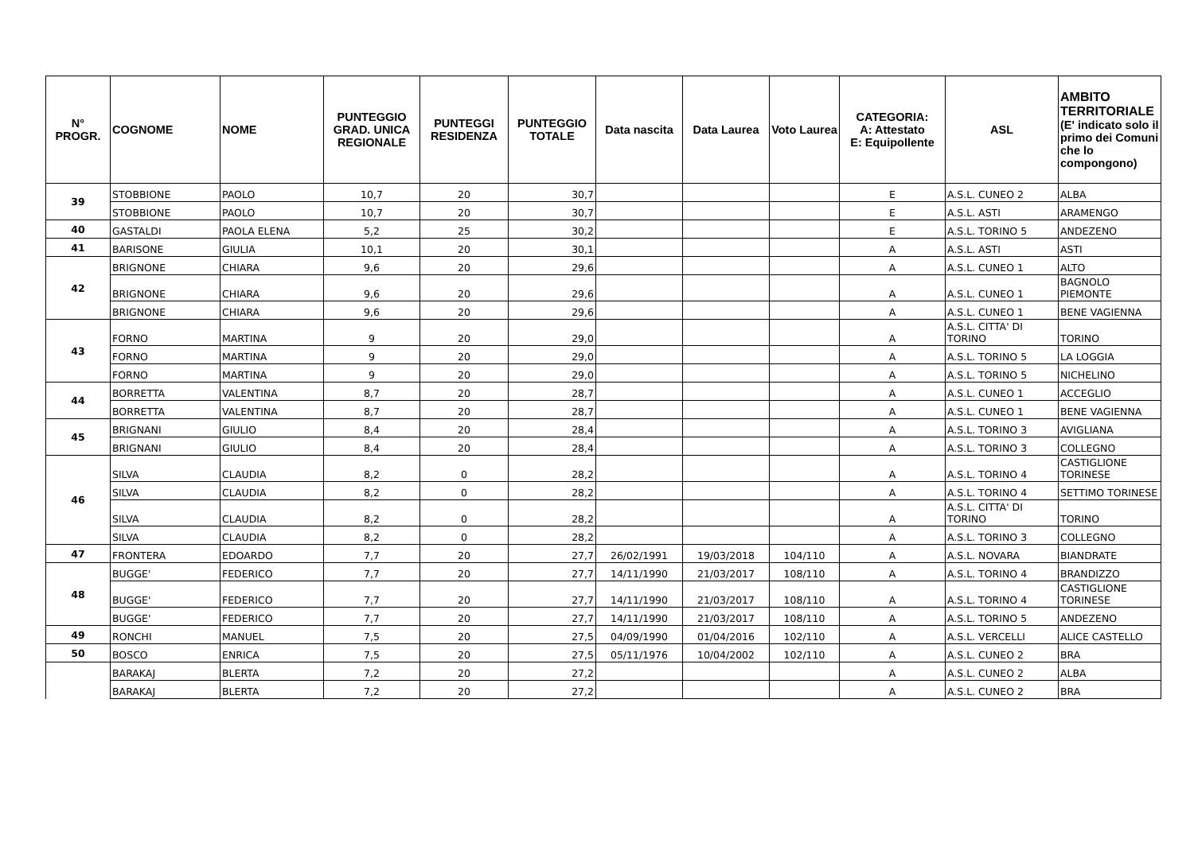| N° PROGR. | COGNOME | NOME | PUNTEGGIO GRAD. UNICA REGIONALE | PUNTEGGI RESIDENZA | PUNTEGGIO TOTALE | Data nascita | Data Laurea | Voto Laurea | CATEGORIA: A: Attestato E: Equipollente | ASL | AMBITO TERRITORIALE (E' indicato solo il primo dei Comuni che lo compongono) |
| --- | --- | --- | --- | --- | --- | --- | --- | --- | --- | --- | --- |
| 39 | STOBBIONE | PAOLO | 10,7 | 20 | 30,7 | | | | E | A.S.L. CUNEO 2 | ALBA |
| | STOBBIONE | PAOLO | 10,7 | 20 | 30,7 | | | | E | A.S.L. ASTI | ARAMENGO |
| 40 | GASTALDI | PAOLA ELENA | 5,2 | 25 | 30,2 | | | | E | A.S.L. TORINO 5 | ANDEZENO |
| 41 | BARISONE | GIULIA | 10,1 | 20 | 30,1 | | | | A | A.S.L. ASTI | ASTI |
| 42 | BRIGNONE | CHIARA | 9,6 | 20 | 29,6 | | | | A | A.S.L. CUNEO 1 | ALTO |
| | BRIGNONE | CHIARA | 9,6 | 20 | 29,6 | | | | A | A.S.L. CUNEO 1 | BAGNOLO PIEMONTE |
| | BRIGNONE | CHIARA | 9,6 | 20 | 29,6 | | | | A | A.S.L. CUNEO 1 | BENE VAGIENNA |
| 43 | FORNO | MARTINA | 9 | 20 | 29,0 | | | | A | A.S.L. CITTA' DI TORINO | TORINO |
| | FORNO | MARTINA | 9 | 20 | 29,0 | | | | A | A.S.L. TORINO 5 | LA LOGGIA |
| | FORNO | MARTINA | 9 | 20 | 29,0 | | | | A | A.S.L. TORINO 5 | NICHELINO |
| 44 | BORRETTA | VALENTINA | 8,7 | 20 | 28,7 | | | | A | A.S.L. CUNEO 1 | ACCEGLIO |
| | BORRETTA | VALENTINA | 8,7 | 20 | 28,7 | | | | A | A.S.L. CUNEO 1 | BENE VAGIENNA |
| 45 | BRIGNANI | GIULIO | 8,4 | 20 | 28,4 | | | | A | A.S.L. TORINO 3 | AVIGLIANA |
| | BRIGNANI | GIULIO | 8,4 | 20 | 28,4 | | | | A | A.S.L. TORINO 3 | COLLEGNO |
| 46 | SILVA | CLAUDIA | 8,2 | 0 | 28,2 | | | | A | A.S.L. TORINO 4 | CASTIGLIONE TORINESE |
| | SILVA | CLAUDIA | 8,2 | 0 | 28,2 | | | | A | A.S.L. TORINO 4 | SETTIMO TORINESE |
| | SILVA | CLAUDIA | 8,2 | 0 | 28,2 | | | | A | A.S.L. CITTA' DI TORINO | TORINO |
| | SILVA | CLAUDIA | 8,2 | 0 | 28,2 | | | | A | A.S.L. TORINO 3 | COLLEGNO |
| 47 | FRONTERA | EDOARDO | 7,7 | 20 | 27,7 | 26/02/1991 | 19/03/2018 | 104/110 | A | A.S.L. NOVARA | BIANDRATE |
| 48 | BUGGE' | FEDERICO | 7,7 | 20 | 27,7 | 14/11/1990 | 21/03/2017 | 108/110 | A | A.S.L. TORINO 4 | BRANDIZZO |
| | BUGGE' | FEDERICO | 7,7 | 20 | 27,7 | 14/11/1990 | 21/03/2017 | 108/110 | A | A.S.L. TORINO 4 | CASTIGLIONE TORINESE |
| | BUGGE' | FEDERICO | 7,7 | 20 | 27,7 | 14/11/1990 | 21/03/2017 | 108/110 | A | A.S.L. TORINO 5 | ANDEZENO |
| 49 | RONCHI | MANUEL | 7,5 | 20 | 27,5 | 04/09/1990 | 01/04/2016 | 102/110 | A | A.S.L. VERCELLI | ALICE CASTELLO |
| 50 | BOSCO | ENRICA | 7,5 | 20 | 27,5 | 05/11/1976 | 10/04/2002 | 102/110 | A | A.S.L. CUNEO 2 | BRA |
| | BARAKAJ | BLERTA | 7,2 | 20 | 27,2 | | | | A | A.S.L. CUNEO 2 | ALBA |
| | BARAKAJ | BLERTA | 7,2 | 20 | 27,2 | | | | A | A.S.L. CUNEO 2 | BRA |